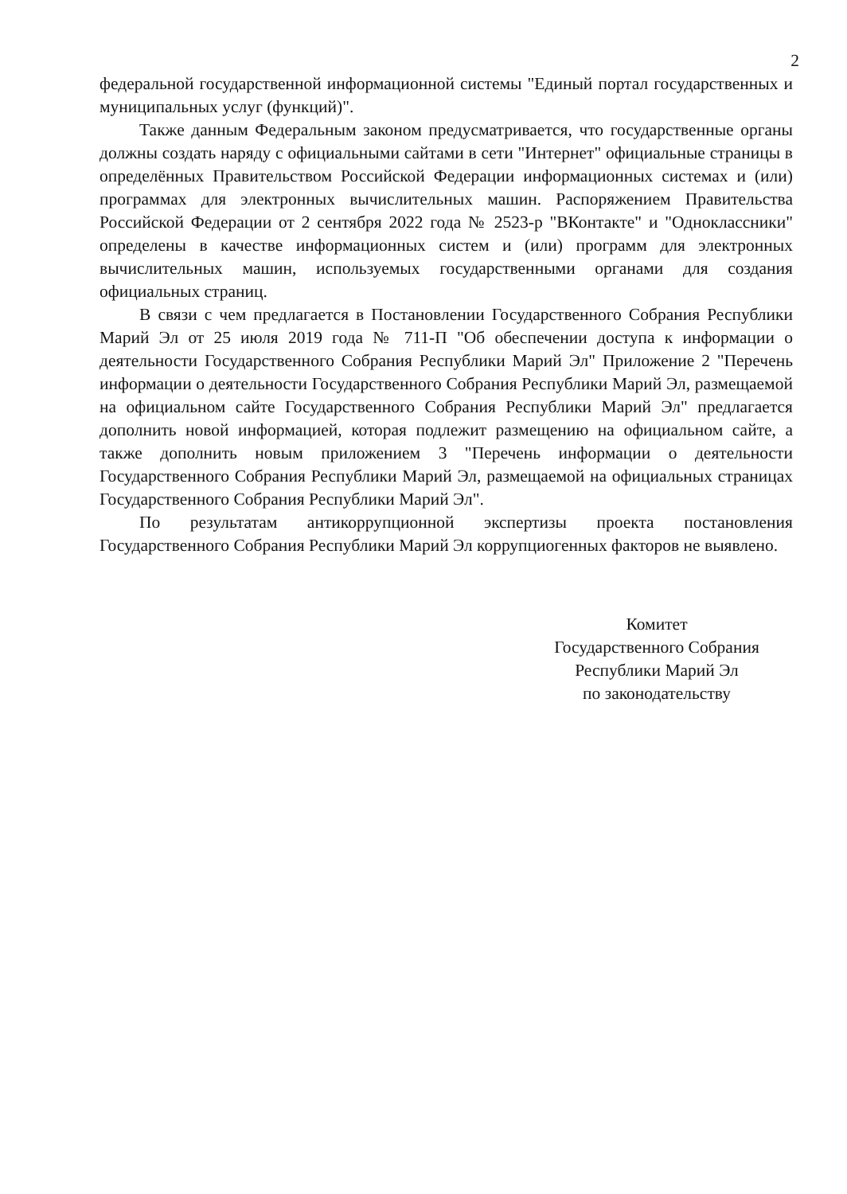2
федеральной государственной информационной системы "Единый портал государственных и муниципальных услуг (функций)".
Также данным Федеральным законом предусматривается, что государственные органы должны создать наряду с официальными сайтами в сети "Интернет" официальные страницы в определённых Правительством Российской Федерации информационных системах и (или) программах для электронных вычислительных машин. Распоряжением Правительства Российской Федерации от 2 сентября 2022 года № 2523-р "ВКонтакте" и "Одноклассники" определены в качестве информационных систем и (или) программ для электронных вычислительных машин, используемых государственными органами для создания официальных страниц.
В связи с чем предлагается в Постановлении Государственного Собрания Республики Марий Эл от 25 июля 2019 года № 711-П "Об обеспечении доступа к информации о деятельности Государственного Собрания Республики Марий Эл" Приложение 2 "Перечень информации о деятельности Государственного Собрания Республики Марий Эл, размещаемой на официальном сайте Государственного Собрания Республики Марий Эл" предлагается дополнить новой информацией, которая подлежит размещению на официальном сайте, а также дополнить новым приложением 3 "Перечень информации о деятельности Государственного Собрания Республики Марий Эл, размещаемой на официальных страницах Государственного Собрания Республики Марий Эл".
По результатам антикоррупционной экспертизы проекта постановления Государственного Собрания Республики Марий Эл коррупциогенных факторов не выявлено.
Комитет
Государственного Собрания
Республики Марий Эл
по законодательству